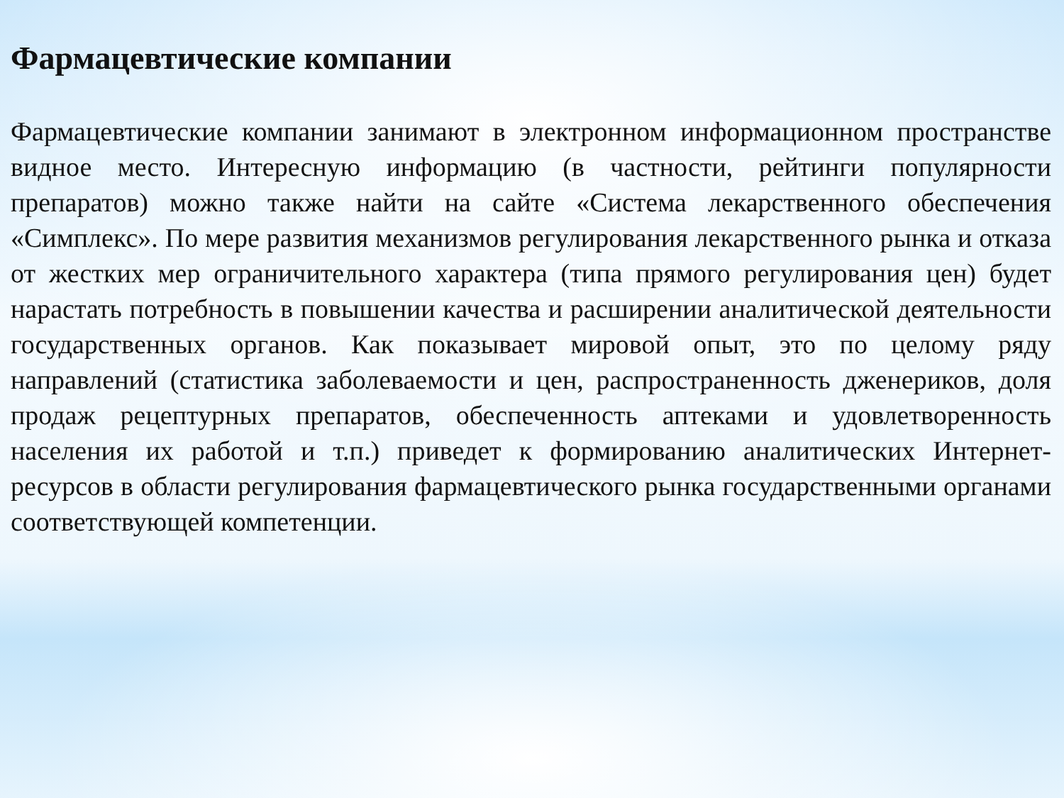Фармацевтические компании
Фармацевтические компании занимают в электронном информационном пространстве видное место. Интересную информацию (в частности, рейтинги популярности препаратов) можно также найти на сайте «Система лекарственного обеспечения «Симплекс». По мере развития механизмов регулирования лекарственного рынка и отказа от жестких мер ограничительного характера (типа прямого регулирования цен) будет нарастать потребность в повышении качества и расширении аналитической деятельности государственных органов. Как показывает мировой опыт, это по целому ряду направлений (статистика заболеваемости и цен, распространенность дженериков, доля продаж рецептурных препаратов, обеспеченность аптеками и удовлетворенность населения их работой и т.п.) приведет к формированию аналитических Интернет-ресурсов в области регулирования фармацевтического рынка государственными органами соответствующей компетенции.